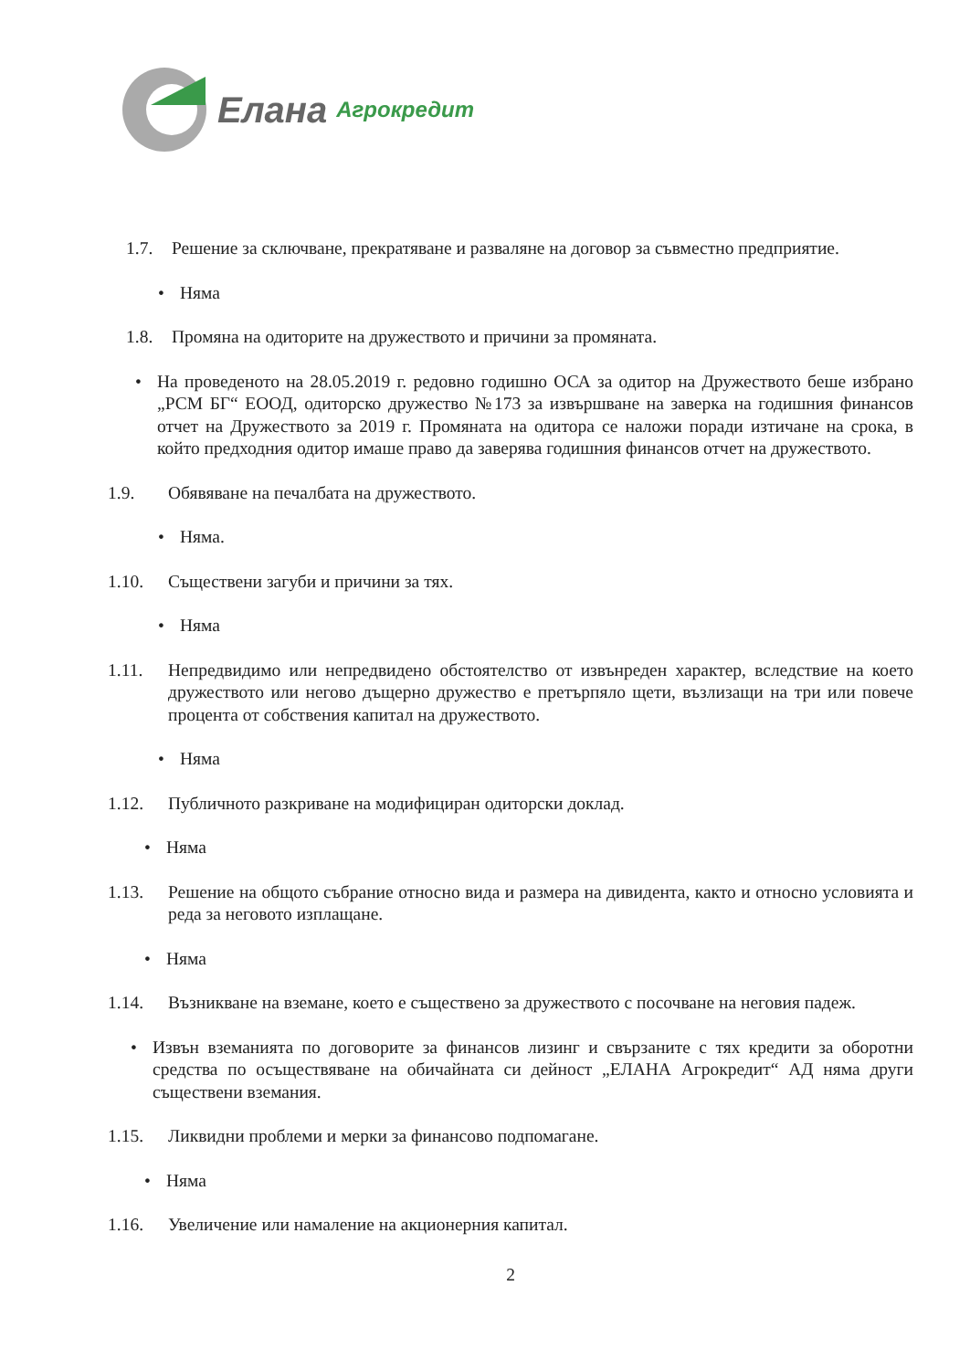Елана Агрокредит
1.7. Решение за сключване, прекратяване и разваляне на договор за съвместно предприятие.
• Няма
1.8. Промяна на одиторите на дружеството и причини за промяната.
• На проведеното на 28.05.2019 г. редовно годишно ОСА за одитор на Дружеството беше избрано „РСМ БГ“ ЕООД, одиторско дружество №173 за извършване на заверка на годишния финансов отчет на Дружеството за 2019 г. Промяната на одитора се наложи поради изтичане на срока, в който предходния одитор имаше право да заверява годишния финансов отчет на дружеството.
1.9. Обявяване на печалбата на дружеството.
• Няма.
1.10. Съществени загуби и причини за тях.
• Няма
1.11. Непредвидимо или непредвидено обстоятелство от извънреден характер, вследствие на което дружеството или негово дъщерно дружество е претърпяло щети, възлизащи на три или повече процента от собствения капитал на дружеството.
• Няма
1.12. Публичното разкриване на модифициран одиторски доклад.
• Няма
1.13. Решение на общото събрание относно вида и размера на дивидента, както и относно условията и реда за неговото изплащане.
• Няма
1.14. Възникване на вземане, което е съществено за дружеството с посочване на неговия падеж.
• Извън вземанията по договорите за финансов лизинг и свързаните с тях кредити за оборотни средства по осъществяване на обичайната си дейност „ЕЛАНА Агрокредит“ АД няма други съществени вземания.
1.15. Ликвидни проблеми и мерки за финансово подпомагане.
• Няма
1.16. Увеличение или намаление на акционерния капитал.
2